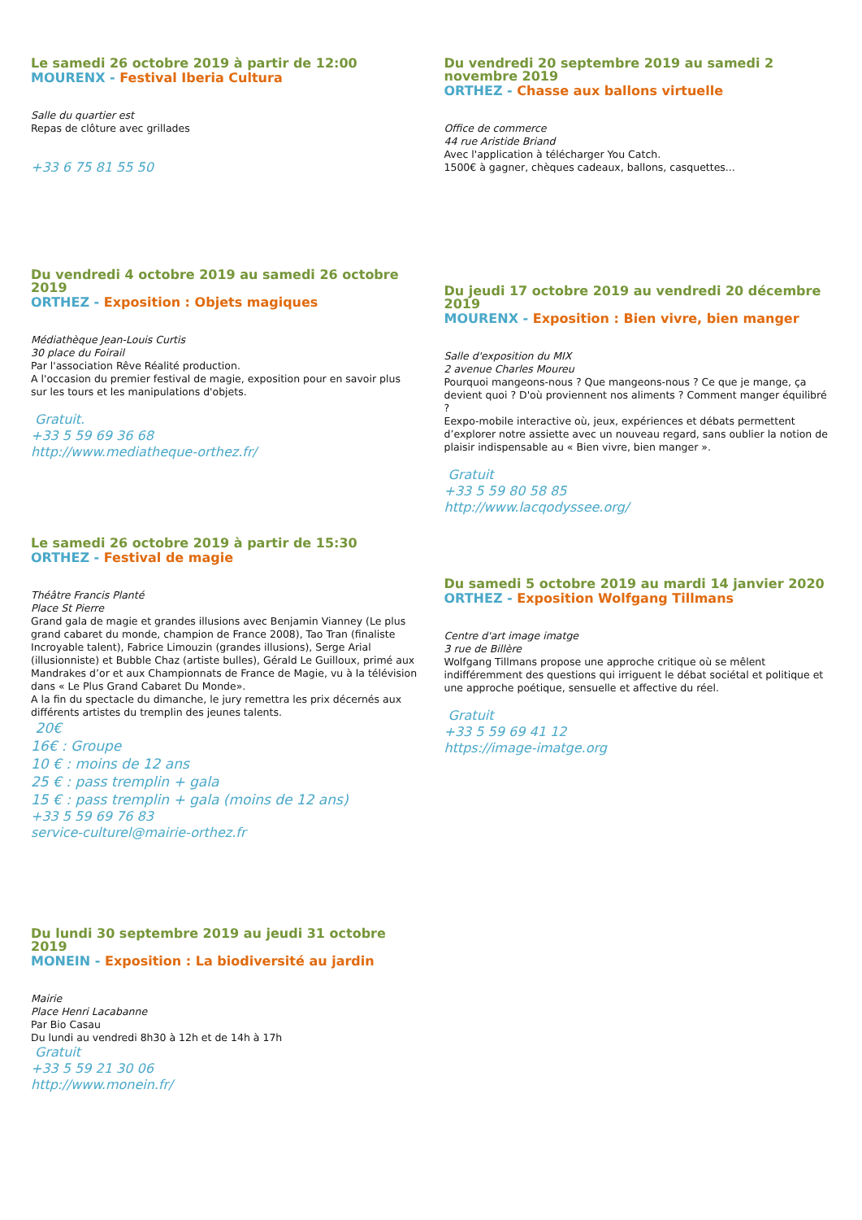Le samedi 26 octobre 2019 à partir de 12:00
MOURENX - Festival Iberia Cultura
Salle du quartier est
Repas de clôture avec grillades
+33 6 75 81 55 50
Du vendredi 4 octobre 2019 au samedi 26 octobre 2019
ORTHEZ - Exposition : Objets magiques
Médiathèque Jean-Louis Curtis
30 place du Foirail
Par l'association Rêve Réalité production.
A l'occasion du premier festival de magie, exposition pour en savoir plus sur les tours et les manipulations d'objets.
Gratuit.
+33 5 59 69 36 68
http://www.mediatheque-orthez.fr/
Le samedi 26 octobre 2019 à partir de 15:30
ORTHEZ - Festival de magie
Théâtre Francis Planté
Place St Pierre
Grand gala de magie et grandes illusions avec Benjamin Vianney (Le plus grand cabaret du monde, champion de France 2008), Tao Tran (finaliste Incroyable talent), Fabrice Limouzin (grandes illusions), Serge Arial (illusionniste) et Bubble Chaz (artiste bulles), Gérald Le Guilloux, primé aux Mandrakes d’or et aux Championnats de France de Magie, vu à la télévision dans « Le Plus Grand Cabaret Du Monde».
A la fin du spectacle du dimanche, le jury remettra les prix décernés aux différents artistes du tremplin des jeunes talents.
20€
16€ : Groupe
10 € : moins de 12 ans
25 € : pass tremplin + gala
15 € : pass tremplin + gala (moins de 12 ans)
+33 5 59 69 76 83
service-culturel@mairie-orthez.fr
Du lundi 30 septembre 2019 au jeudi 31 octobre 2019
MONEIN - Exposition : La biodiversité au jardin
Mairie
Place Henri Lacabanne
Par Bio Casau
Du lundi au vendredi 8h30 à 12h et de 14h à 17h
Gratuit
+33 5 59 21 30 06
http://www.monein.fr/
Du vendredi 20 septembre 2019 au samedi 2 novembre 2019
ORTHEZ - Chasse aux ballons virtuelle
Office de commerce
44 rue Aristide Briand
Avec l'application à télécharger You Catch.
1500€ à gagner, chèques cadeaux, ballons, casquettes...
Du jeudi 17 octobre 2019 au vendredi 20 décembre 2019
MOURENX - Exposition : Bien vivre, bien manger
Salle d'exposition du MIX
2 avenue Charles Moureu
Pourquoi mangeons-nous ? Que mangeons-nous ? Ce que je mange, ça devient quoi ? D'où proviennent nos aliments ? Comment manger équilibré ?
Eexpo-mobile interactive où, jeux, expériences et débats permettent d’explorer notre assiette avec un nouveau regard, sans oublier la notion de plaisir indispensable au « Bien vivre, bien manger ».
Gratuit
+33 5 59 80 58 85
http://www.lacqodyssee.org/
Du samedi 5 octobre 2019 au mardi 14 janvier 2020
ORTHEZ - Exposition Wolfgang Tillmans
Centre d'art image imatge
3 rue de Billère
Wolfgang Tillmans propose une approche critique où se mêlent indifféremment des questions qui irriguent le débat sociétal et politique et une approche poétique, sensuelle et affective du réel.
Gratuit
+33 5 59 69 41 12
https://image-imatge.org